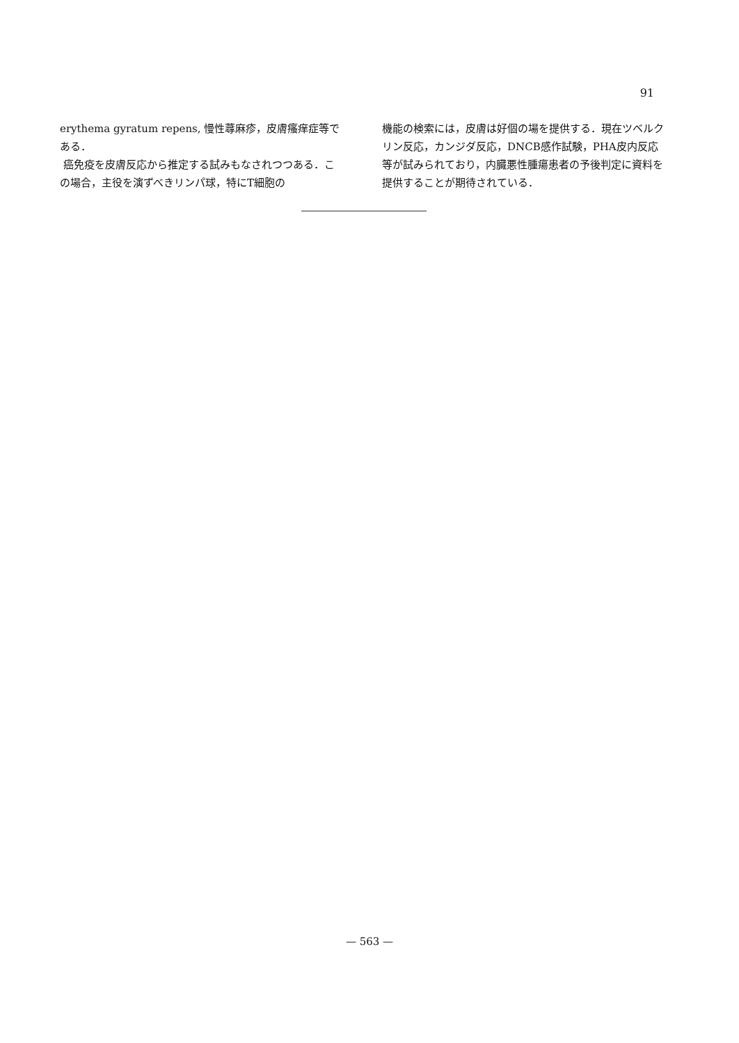91
erythema gyratum repens, 慢性蕁麻疹，皮膚瘙痒症等である．
癌免疫を皮膚反応から推定する試みもなされつつある．この場合，主役を演ずべきリンパ球，特にT細胞の
機能の検索には，皮膚は好個の場を提供する．現在ツベルクリン反応，カンジダ反応，DNCB感作試験，PHA皮内反応等が試みられており，内臓悪性腫瘍患者の予後判定に資料を提供することが期待されている．
— 563 —